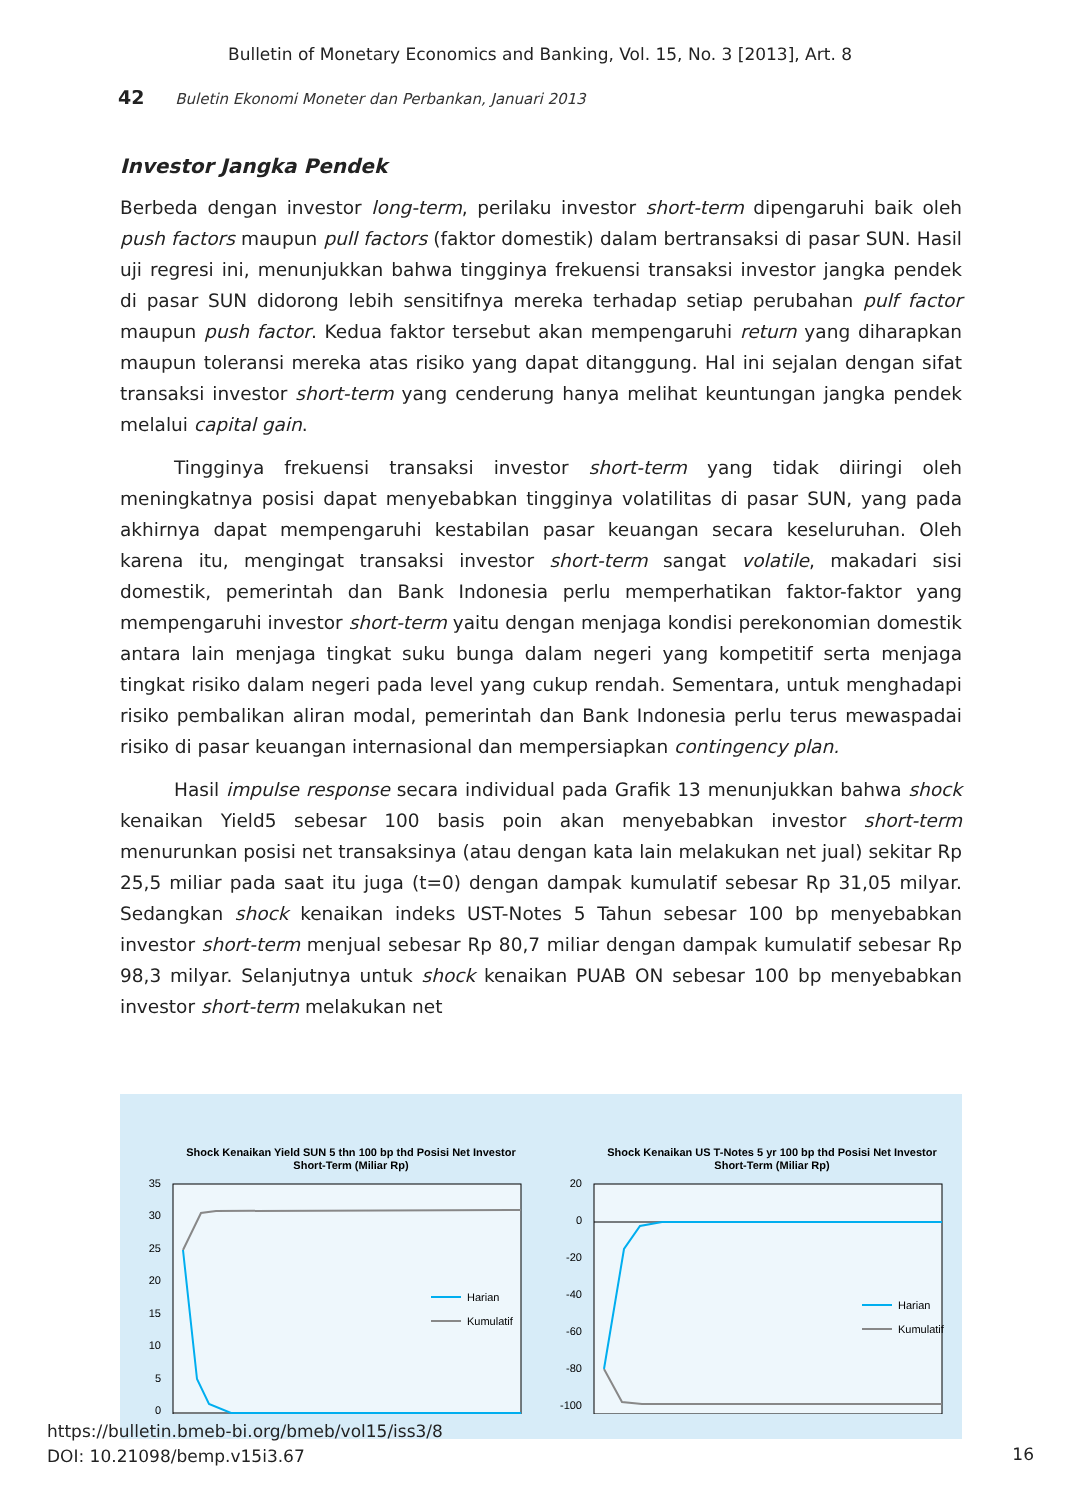Bulletin of Monetary Economics and Banking, Vol. 15, No. 3 [2013], Art. 8
42 Buletin Ekonomi Moneter dan Perbankan, Januari 2013
Investor Jangka Pendek
Berbeda dengan investor long-term, perilaku investor short-term dipengaruhi baik oleh push factors maupun pull factors (faktor domestik) dalam bertransaksi di pasar SUN. Hasil uji regresi ini, menunjukkan bahwa tingginya frekuensi transaksi investor jangka pendek di pasar SUN didorong lebih sensitifnya mereka terhadap setiap perubahan pulf factor maupun push factor. Kedua faktor tersebut akan mempengaruhi return yang diharapkan maupun toleransi mereka atas risiko yang dapat ditanggung. Hal ini sejalan dengan sifat transaksi investor short-term yang cenderung hanya melihat keuntungan jangka pendek melalui capital gain.
Tingginya frekuensi transaksi investor short-term yang tidak diiringi oleh meningkatnya posisi dapat menyebabkan tingginya volatilitas di pasar SUN, yang pada akhirnya dapat mempengaruhi kestabilan pasar keuangan secara keseluruhan. Oleh karena itu, mengingat transaksi investor short-term sangat volatile, makadari sisi domestik, pemerintah dan Bank Indonesia perlu memperhatikan faktor-faktor yang mempengaruhi investor short-term yaitu dengan menjaga kondisi perekonomian domestik antara lain menjaga tingkat suku bunga dalam negeri yang kompetitif serta menjaga tingkat risiko dalam negeri pada level yang cukup rendah. Sementara, untuk menghadapi risiko pembalikan aliran modal, pemerintah dan Bank Indonesia perlu terus mewaspadai risiko di pasar keuangan internasional dan mempersiapkan contingency plan.
Hasil impulse response secara individual pada Grafik 13 menunjukkan bahwa shock kenaikan Yield5 sebesar 100 basis poin akan menyebabkan investor short-term menurunkan posisi net transaksinya (atau dengan kata lain melakukan net jual) sekitar Rp 25,5 miliar pada saat itu juga (t=0) dengan dampak kumulatif sebesar Rp 31,05 milyar. Sedangkan shock kenaikan indeks UST-Notes 5 Tahun sebesar 100 bp menyebabkan investor short-term menjual sebesar Rp 80,7 miliar dengan dampak kumulatif sebesar Rp 98,3 milyar. Selanjutnya untuk shock kenaikan PUAB ON sebesar 100 bp menyebabkan investor short-term melakukan net
Shock Kenaikan Yield SUN 5 thn 100 bp thd Posisi Net Investor
Short-Term (Miliar Rp)
35
30
25
20
15
10
5
0
Harian
Kumulatif
Shock Kenaikan US T-Notes 5 yr 100 bp thd Posisi Net Investor
Short-Term (Miliar Rp)
20
0
-20
-40
-60
-80
-100
Harian
Kumulatif
https://bulletin.bmeb-bi.org/bmeb/vol15/iss3/8
DOI: 10.21098/bemp.v15i3.67
16